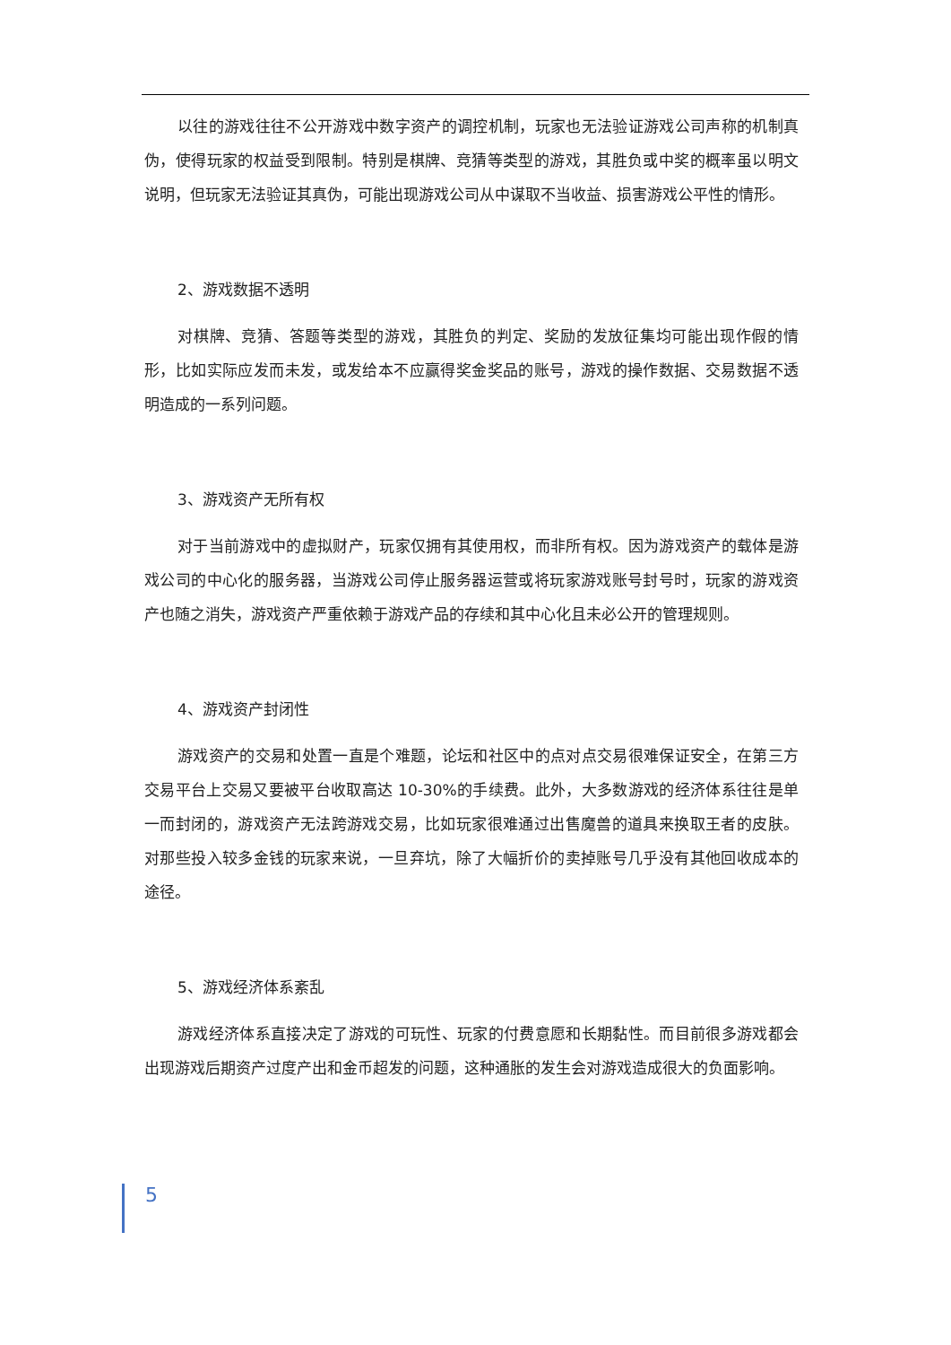以往的游戏往往不公开游戏中数字资产的调控机制，玩家也无法验证游戏公司声称的机制真伪，使得玩家的权益受到限制。特别是棋牌、竞猜等类型的游戏，其胜负或中奖的概率虽以明文说明，但玩家无法验证其真伪，可能出现游戏公司从中谋取不当收益、损害游戏公平性的情形。
2、游戏数据不透明
对棋牌、竞猜、答题等类型的游戏，其胜负的判定、奖励的发放征集均可能出现作假的情形，比如实际应发而未发，或发给本不应赢得奖金奖品的账号，游戏的操作数据、交易数据不透明造成的一系列问题。
3、游戏资产无所有权
对于当前游戏中的虚拟财产，玩家仅拥有其使用权，而非所有权。因为游戏资产的载体是游戏公司的中心化的服务器，当游戏公司停止服务器运营或将玩家游戏账号封号时，玩家的游戏资产也随之消失，游戏资产严重依赖于游戏产品的存续和其中心化且未必公开的管理规则。
4、游戏资产封闭性
游戏资产的交易和处置一直是个难题，论坛和社区中的点对点交易很难保证安全，在第三方交易平台上交易又要被平台收取高达 10-30%的手续费。此外，大多数游戏的经济体系往往是单一而封闭的，游戏资产无法跨游戏交易，比如玩家很难通过出售魔兽的道具来换取王者的皮肤。对那些投入较多金钱的玩家来说，一旦弃坑，除了大幅折价的卖掉账号几乎没有其他回收成本的途径。
5、游戏经济体系紊乱
游戏经济体系直接决定了游戏的可玩性、玩家的付费意愿和长期黏性。而目前很多游戏都会出现游戏后期资产过度产出和金币超发的问题，这种通胀的发生会对游戏造成很大的负面影响。
5